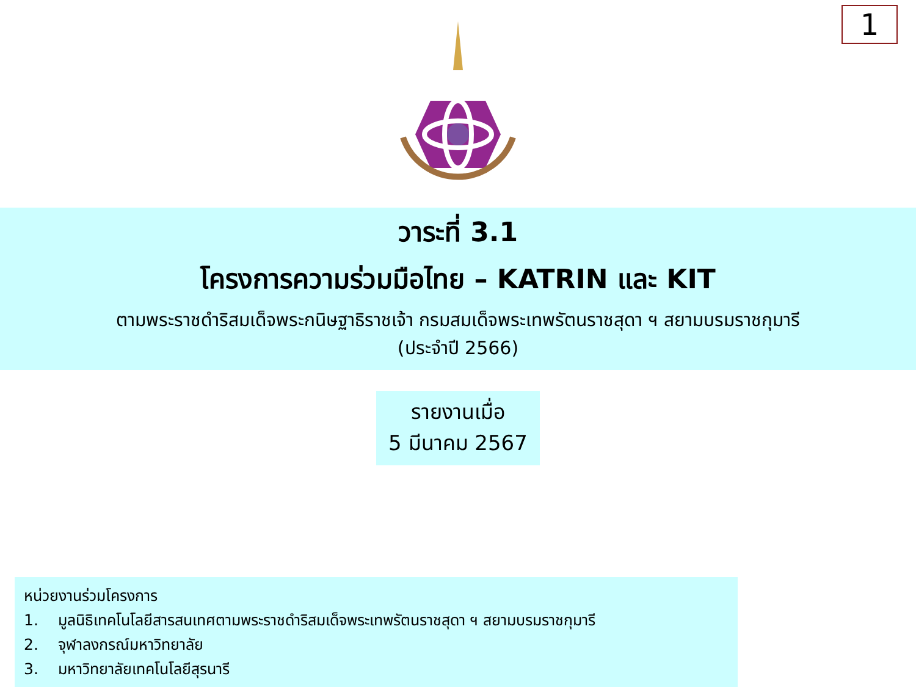1
วาระที่ 3.1
โครงการความร่วมมือไทย – KATRIN และ KIT
ตามพระราชดำริสมเด็จพระกนิษฐาธิราชเจ้า กรมสมเด็จพระเทพรัตนราชสุดา ฯ สยามบรมราชกุมารี
(ประจำปี 2566)
รายงานเมื่อ
5 มีนาคม 2567
หน่วยงานร่วมโครงการ
1. มูลนิธิเทคโนโลยีสารสนเทศตามพระราชดำริสมเด็จพระเทพรัตนราชสุดา ฯ สยามบรมราชกุมารี
2. จุฬาลงกรณ์มหาวิทยาลัย
3. มหาวิทยาลัยเทคโนโลยีสุรนารี